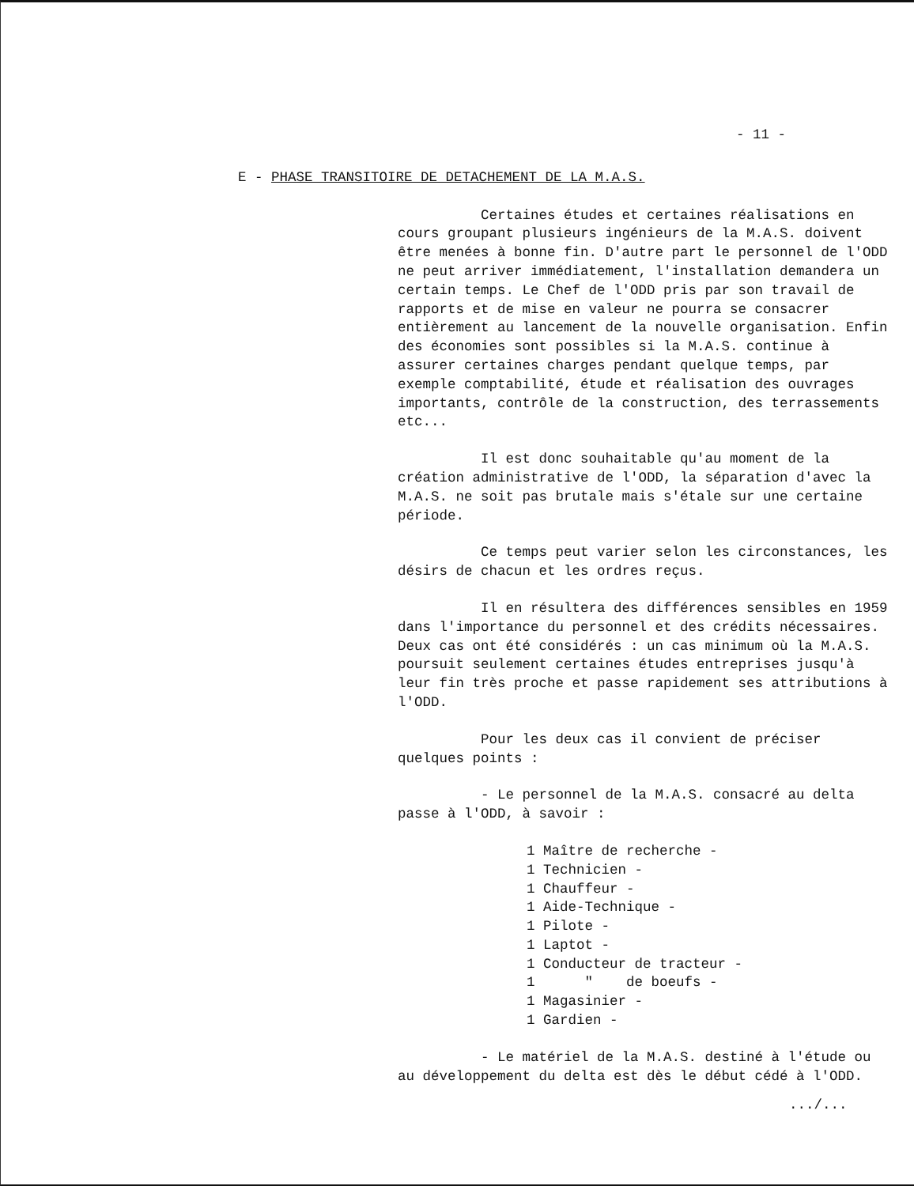- 11 -
E - PHASE TRANSITOIRE DE DETACHEMENT DE LA M.A.S.
Certaines études et certaines réalisations en cours groupant plusieurs ingénieurs de la M.A.S. doivent être menées à bonne fin. D'autre part le personnel de l'ODD ne peut arriver immédiatement, l'installation demandera un certain temps. Le Chef de l'ODD pris par son travail de rapports et de mise en valeur ne pourra se consacrer entièrement au lancement de la nouvelle organisation. Enfin des économies sont possibles si la M.A.S. continue à assurer certaines charges pendant quelque temps, par exemple comptabilité, étude et réalisation des ouvrages importants, contrôle de la construction, des terrassements etc...
Il est donc souhaitable qu'au moment de la création administrative de l'ODD, la séparation d'avec la M.A.S. ne soit pas brutale mais s'étale sur une certaine période.
Ce temps peut varier selon les circonstances, les désirs de chacun et les ordres reçus.
Il en résultera des différences sensibles en 1959 dans l'importance du personnel et des crédits nécessaires. Deux cas ont été considérés : un cas minimum où la M.A.S. poursuit seulement certaines études entreprises jusqu'à leur fin très proche et passe rapidement ses attributions à l'ODD.
Pour les deux cas il convient de préciser quelques points :
- Le personnel de la M.A.S. consacré au delta passe à l'ODD, à savoir :
1 Maître de recherche -
1 Technicien -
1 Chauffeur -
1 Aide-Technique -
1 Pilote -
1 Laptot -
1 Conducteur de tracteur -
1 " de boeufs -
1 Magasinier -
1 Gardien -
- Le matériel de la M.A.S. destiné à l'étude ou au développement du delta est dès le début cédé à l'ODD.
.../...